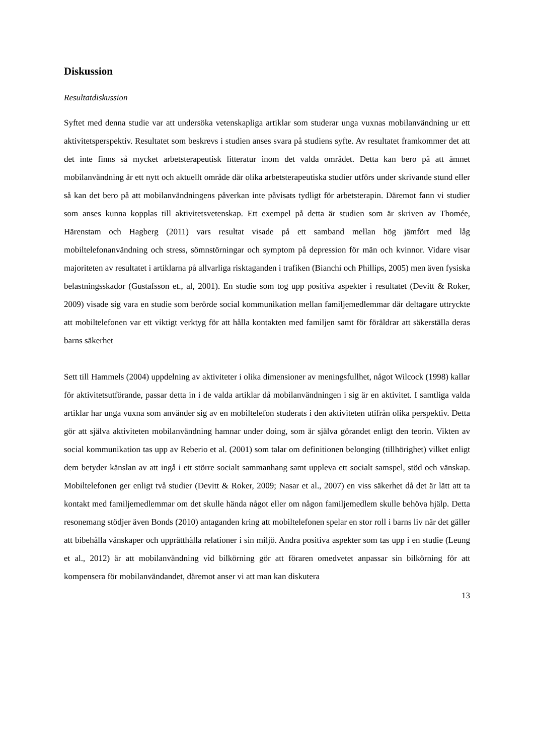Diskussion
Resultatdiskussion
Syftet med denna studie var att undersöka vetenskapliga artiklar som studerar unga vuxnas mobilanvändning ur ett aktivitetsperspektiv. Resultatet som beskrevs i studien anses svara på studiens syfte. Av resultatet framkommer det att det inte finns så mycket arbetsterapeutisk litteratur inom det valda området. Detta kan bero på att ämnet mobilanvändning är ett nytt och aktuellt område där olika arbetsterapeutiska studier utförs under skrivande stund eller så kan det bero på att mobilanvändningens påverkan inte påvisats tydligt för arbetsterapin. Däremot fann vi studier som anses kunna kopplas till aktivitetsvetenskap. Ett exempel på detta är studien som är skriven av Thomée, Härenstam och Hagberg (2011) vars resultat visade på ett samband mellan hög jämfört med låg mobiltelefonanvändning och stress, sömnstörningar och symptom på depression för män och kvinnor. Vidare visar majoriteten av resultatet i artiklarna på allvarliga risktaganden i trafiken (Bianchi och Phillips, 2005) men även fysiska belastningsskador (Gustafsson et., al, 2001). En studie som tog upp positiva aspekter i resultatet (Devitt & Roker, 2009) visade sig vara en studie som berörde social kommunikation mellan familjemedlemmar där deltagare uttryckte att mobiltelefonen var ett viktigt verktyg för att hålla kontakten med familjen samt för föräldrar att säkerställa deras barns säkerhet
Sett till Hammels (2004) uppdelning av aktiviteter i olika dimensioner av meningsfullhet, något Wilcock (1998) kallar för aktivitetsutförande, passar detta in i de valda artiklar då mobilanvändningen i sig är en aktivitet. I samtliga valda artiklar har unga vuxna som använder sig av en mobiltelefon studerats i den aktiviteten utifrån olika perspektiv. Detta gör att själva aktiviteten mobilanvändning hamnar under doing, som är själva görandet enligt den teorin. Vikten av social kommunikation tas upp av Reberio et al. (2001) som talar om definitionen belonging (tillhörighet) vilket enligt dem betyder känslan av att ingå i ett större socialt sammanhang samt uppleva ett socialt samspel, stöd och vänskap. Mobiltelefonen ger enligt två studier (Devitt & Roker, 2009; Nasar et al., 2007) en viss säkerhet då det är lätt att ta kontakt med familjemedlemmar om det skulle hända något eller om någon familjemedlem skulle behöva hjälp. Detta resonemang stödjer även Bonds (2010) antaganden kring att mobiltelefonen spelar en stor roll i barns liv när det gäller att bibehålla vänskaper och upprätthålla relationer i sin miljö. Andra positiva aspekter som tas upp i en studie (Leung et al., 2012) är att mobilanvändning vid bilkörning gör att föraren omedvetet anpassar sin bilkörning för att kompensera för mobilanvändandet, däremot anser vi att man kan diskutera
13